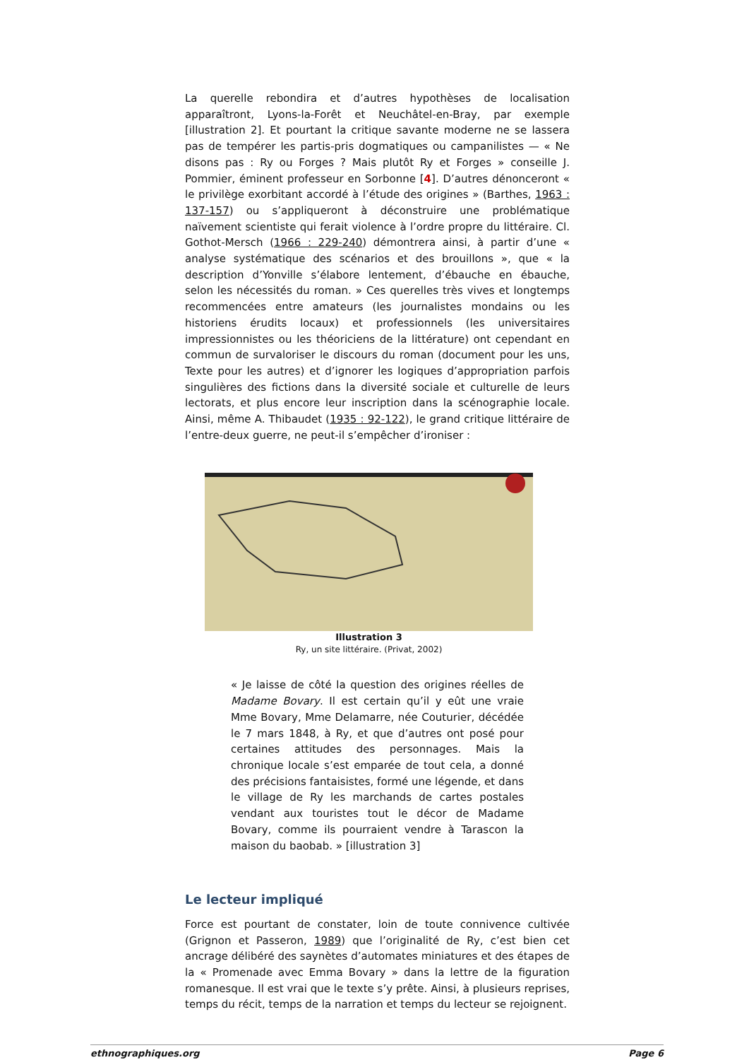La querelle rebondira et d’autres hypothèses de localisation apparaîtront, Lyons-la-Forêt et Neuchâtel-en-Bray, par exemple [illustration 2]. Et pourtant la critique savante moderne ne se lassera pas de tempérer les partis-pris dogmatiques ou campanilistes — « Ne disons pas : Ry ou Forges ? Mais plutôt Ry et Forges » conseille J. Pommier, éminent professeur en Sorbonne [4]. D’autres dénonceront « le privilège exorbitant accordé à l’étude des origines » (Barthes, 1963 : 137-157) ou s’appliqueront à déconstruire une problématique naïvement scientiste qui ferait violence à l’ordre propre du littéraire. Cl. Gothot-Mersch (1966 : 229-240) démontrera ainsi, à partir d’une « analyse systématique des scénarios et des brouillons », que « la description d’Yonville s’élabore lentement, d’ébauche en ébauche, selon les nécessités du roman. » Ces querelles très vives et longtemps recommencées entre amateurs (les journalistes mondains ou les historiens érudits locaux) et professionnels (les universitaires impressionnistes ou les théoriciens de la littérature) ont cependant en commun de survaloriser le discours du roman (document pour les uns, Texte pour les autres) et d’ignorer les logiques d’appropriation parfois singulières des fictions dans la diversité sociale et culturelle de leurs lectorats, et plus encore leur inscription dans la scénographie locale. Ainsi, même A. Thibaudet (1935 : 92-122), le grand critique littéraire de l’entre-deux guerre, ne peut-il s’empêcher d’ironiser :
Illustration 3
Ry, un site littéraire. (Privat, 2002)
« Je laisse de côté la question des origines réelles de Madame Bovary. Il est certain qu’il y eût une vraie Mme Bovary, Mme Delamarre, née Couturier, décédée le 7 mars 1848, à Ry, et que d’autres ont posé pour certaines attitudes des personnages. Mais la chronique locale s’est emparée de tout cela, a donné des précisions fantaisistes, formé une légende, et dans le village de Ry les marchands de cartes postales vendant aux touristes tout le décor de Madame Bovary, comme ils pourraient vendre à Tarascon la maison du baobab. » [illustration 3]
Le lecteur impliqué
Force est pourtant de constater, loin de toute connivence cultivée (Grignon et Passeron, 1989) que l’originalité de Ry, c’est bien cet ancrage délibéré des saynètes d’automates miniatures et des étapes de la « Promenade avec Emma Bovary » dans la lettre de la figuration romanesque. Il est vrai que le texte s’y prête. Ainsi, à plusieurs reprises, temps du récit, temps de la narration et temps du lecteur se rejoignent.
ethnographiques.org Page 6